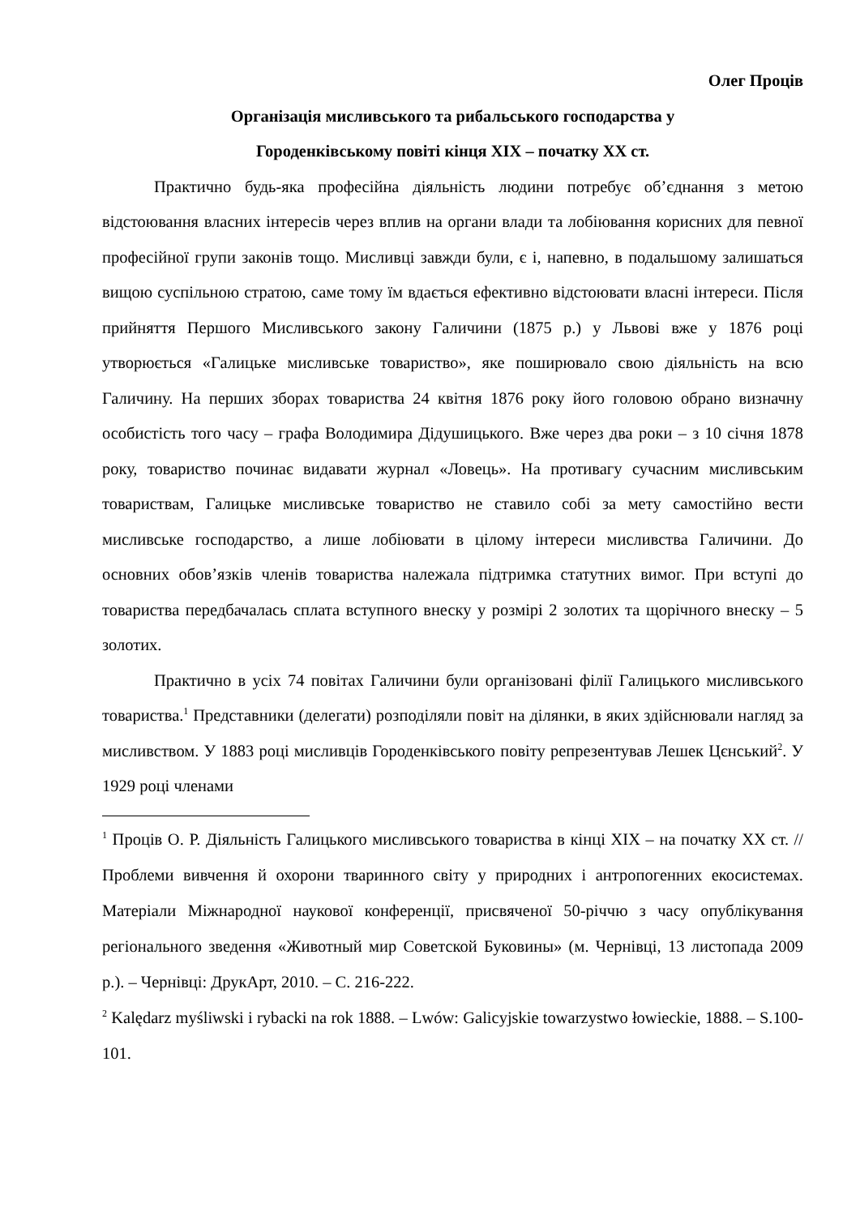Олег Проців
Організація мисливського та рибальського господарства у
Городенківському повіті кінця XIX – початку XX ст.
Практично будь-яка професійна діяльність людини потребує об’єднання з метою відстоювання власних інтересів через вплив на органи влади та лобіювання корисних для певної професійної групи законів тощо. Мисливці завжди були, є і, напевно, в подальшому залишаться вищою суспільною стратою, саме тому їм вдається ефективно відстоювати власні інтереси. Після прийняття Першого Мисливського закону Галичини (1875 р.) у Львові вже у 1876 році утворюється «Галицьке мисливське товариство», яке поширювало свою діяльність на всю Галичину. На перших зборах товариства 24 квітня 1876 року його головою обрано визначну особистість того часу – графа Володимира Дідушицького. Вже через два роки – з 10 січня 1878 року, товариство починає видавати журнал «Ловець». На противагу сучасним мисливським товариствам, Галицьке мисливське товариство не ставило собі за мету самостійно вести мисливське господарство, а лише лобіювати в цілому інтереси мисливства Галичини. До основних обов’язків членів товариства належала підтримка статутних вимог. При вступі до товариства передбачалась сплата вступного внеску у розмірі 2 золотих та щорічного внеску – 5 золотих.
Практично в усіх 74 повітах Галичини були організовані філії Галицького мисливського товариства.<sup>1</sup> Представники (делегати) розподіляли повіт на ділянки, в яких здійснювали нагляд за мисливством. У 1883 році мисливців Городенківського повіту репрезентував Лешек Цєнський<sup>2</sup>. У 1929 році членами
<sup>1</sup> Проців О. Р. Діяльність Галицького мисливського товариства в кінці XIX – на початку XX ст. // Проблеми вивчення й охорони тваринного світу у природних і антропогенних екосистемах. Матеріали Міжнародної наукової конференції, присвяченої 50-річчю з часу опублікування регіонального зведення «Животный мир Советской Буковины» (м. Чернівці, 13 листопада 2009 р.). – Чернівці: ДрукАрт, 2010. – С. 216-222.
<sup>2</sup> Kalędarz myśliwski i rybacki na rok 1888. – Lwów: Galicyjskie towarzystwo łowieckie, 1888. – S.100-101.